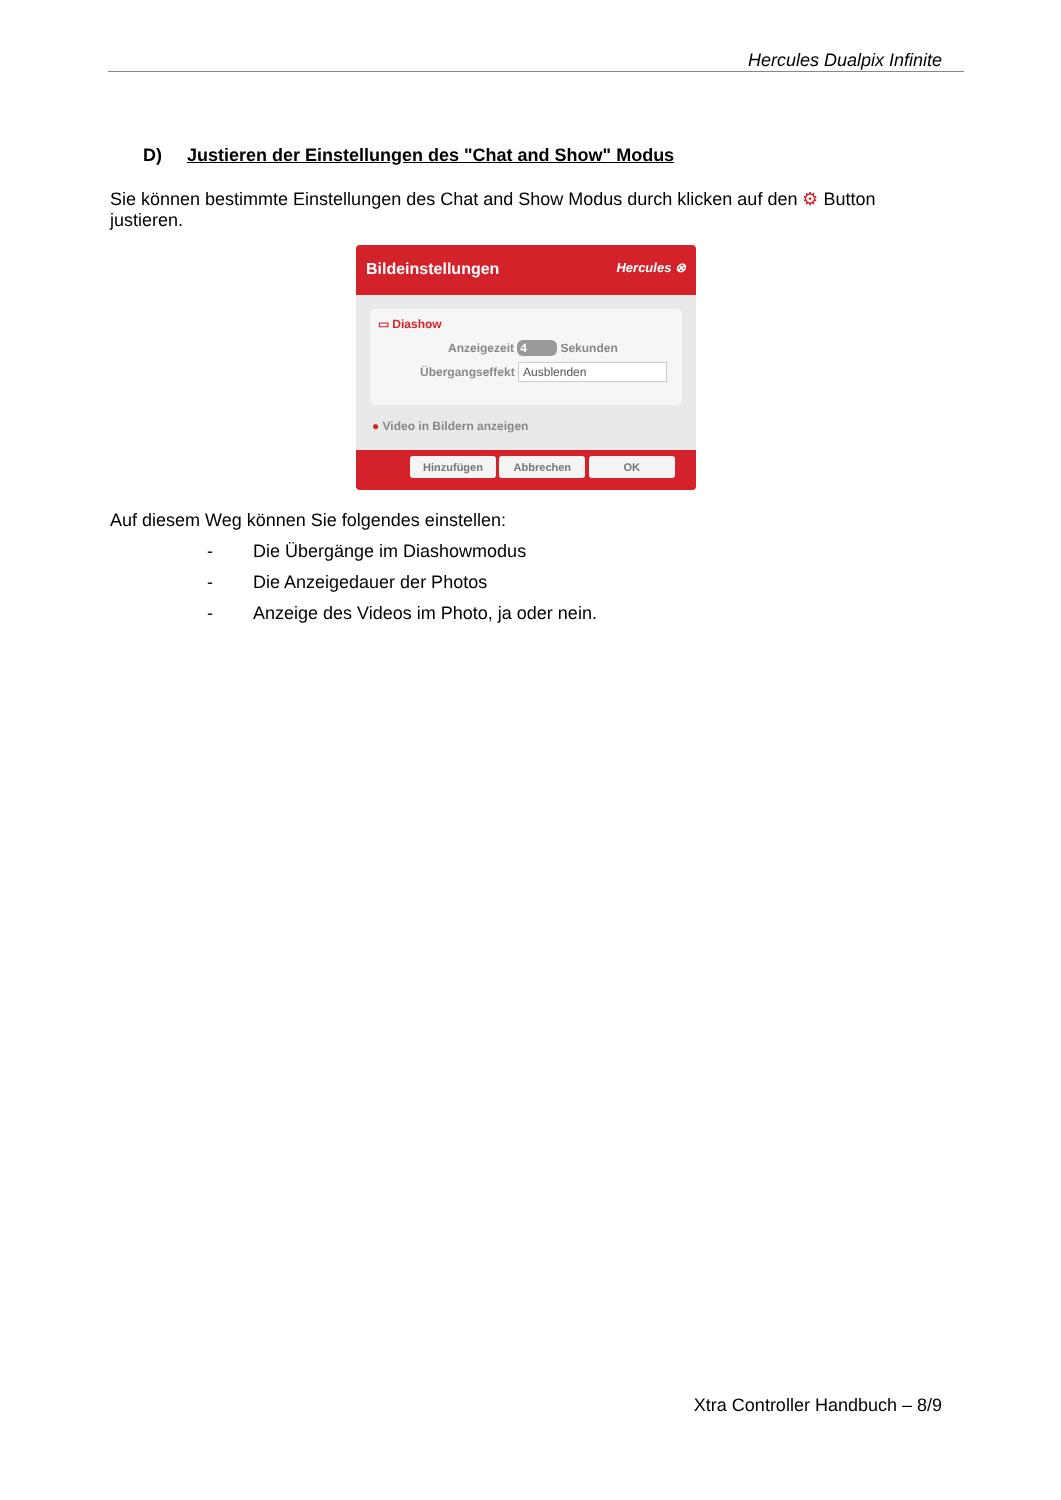Hercules Dualpix Infinite
D) Justieren der Einstellungen des "Chat and Show" Modus
Sie können bestimmte Einstellungen des Chat and Show Modus durch klicken auf den ⚙ Button justieren.
Bildeinstellungen Hercules ⊗
▭ Diashow
Anzeigezeit 4 Sekunden
Übergangseffekt Ausblenden
● Video in Bildern anzeigen
Hinzufügen Abbrechen OK
Auf diesem Weg können Sie folgendes einstellen:
- Die Übergänge im Diashowmodus
- Die Anzeigedauer der Photos
- Anzeige des Videos im Photo, ja oder nein.
Xtra Controller Handbuch – 8/9